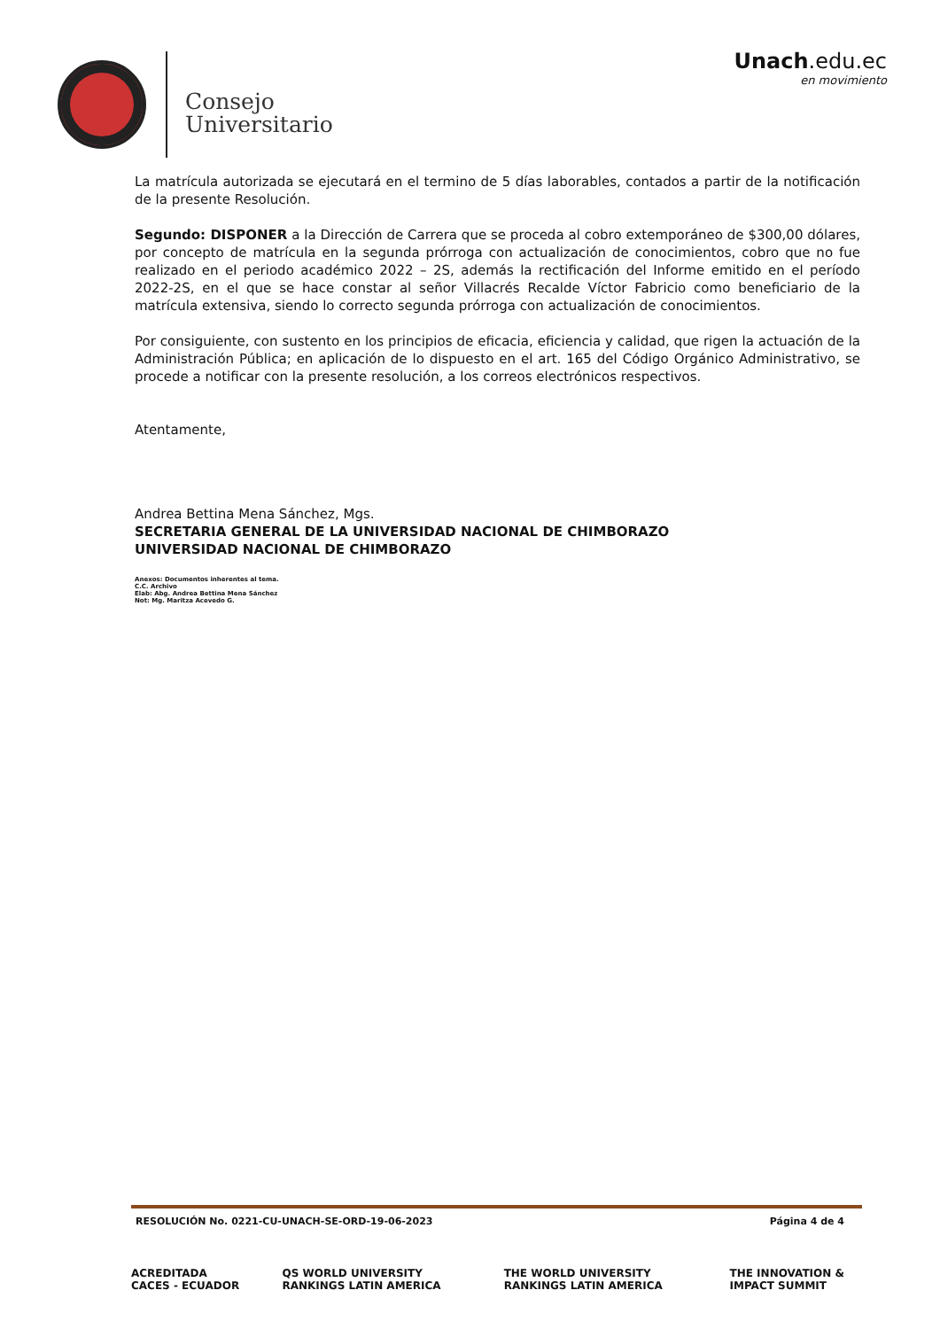Consejo
Universitario
Unach.edu.ec
en movimiento
La matrícula autorizada se ejecutará en el termino de 5 días laborables, contados a partir de la notificación de la presente Resolución.
Segundo: DISPONER a la Dirección de Carrera que se proceda al cobro extemporáneo de $300,00 dólares, por concepto de matrícula en la segunda prórroga con actualización de conocimientos, cobro que no fue realizado en el periodo académico 2022 – 2S, además la rectificación del Informe emitido en el período 2022-2S, en el que se hace constar al señor Villacrés Recalde Víctor Fabricio como beneficiario de la matrícula extensiva, siendo lo correcto segunda prórroga con actualización de conocimientos.
Por consiguiente, con sustento en los principios de eficacia, eficiencia y calidad, que rigen la actuación de la Administración Pública; en aplicación de lo dispuesto en el art. 165 del Código Orgánico Administrativo, se procede a notificar con la presente resolución, a los correos electrónicos respectivos.
Atentamente,
Andrea Bettina Mena Sánchez, Mgs.
SECRETARIA GENERAL DE LA UNIVERSIDAD NACIONAL DE CHIMBORAZO
UNIVERSIDAD NACIONAL DE CHIMBORAZO
Anexos: Documentos inherentes al tema.
C.C. Archivo
Elab: Abg. Andrea Bettina Mena Sánchez
Not: Mg. Maritza Acevedo G.
RESOLUCIÓN No. 0221-CU-UNACH-SE-ORD-19-06-2023 Página 4 de 4
ACREDITADA CACES - ECUADOR QS WORLD UNIVERSITY RANKINGS LATIN AMERICA THE WORLD UNIVERSITY RANKINGS LATIN AMERICA THE INNOVATION & IMPACT SUMMIT